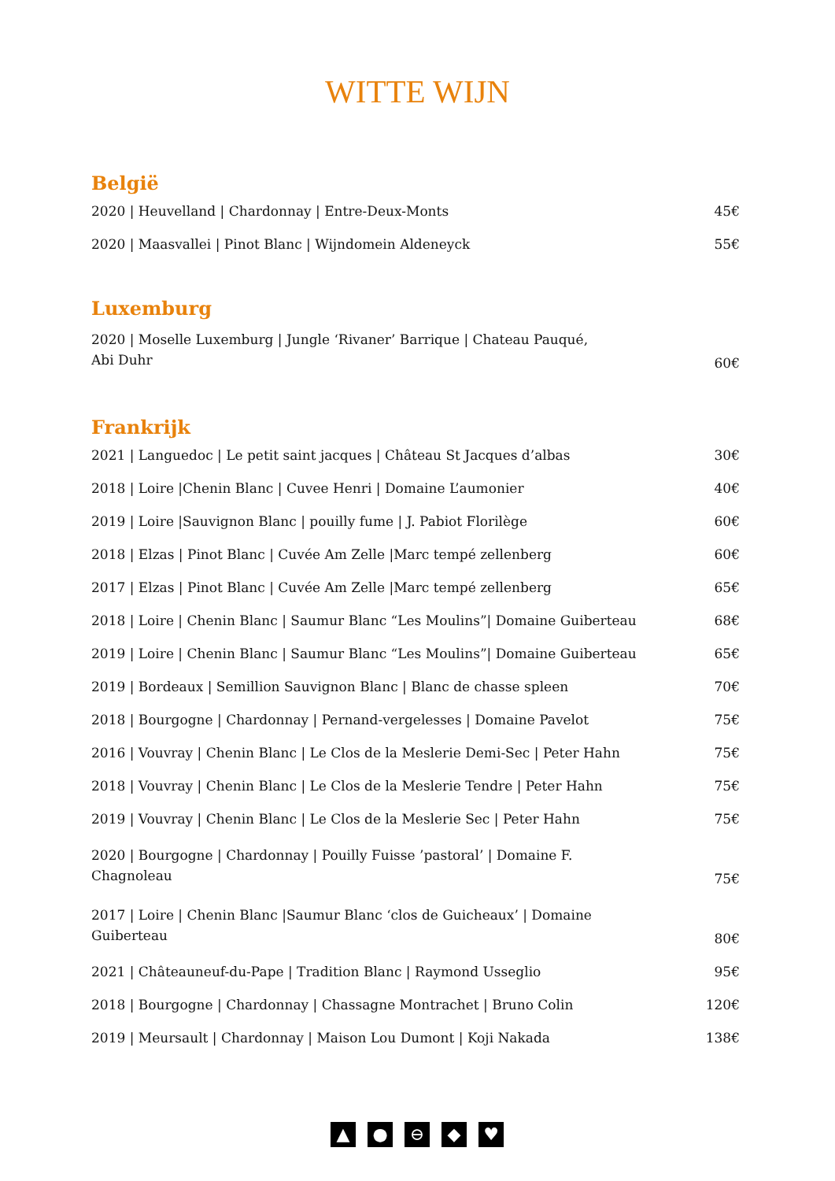WITTE WIJN
België
| 2020 / Heuvelland / Chardonnay / Entre-Deux-Monts | 45€ |
| 2020 / Maasvallei / Pinot Blanc / Wijndomein Aldeneyck | 55€ |
Luxemburg
| 2020 / Moselle Luxemburg / Jungle ‘Rivaner’ Barrique / Chateau Pauqué, Abi Duhr | 60€ |
Frankrijk
| 2021 / Languedoc / Le petit saint jacques / Château St Jacques d’albas | 30€ |
| 2018 / Loire /Chenin Blanc / Cuvee Henri / Domaine L’aumonier | 40€ |
| 2019 / Loire /Sauvignon Blanc / pouilly fume / J. Pabiot Florilège | 60€ |
| 2018 / Elzas / Pinot Blanc / Cuvée Am Zelle /Marc tempé zellenberg | 60€ |
| 2017 / Elzas / Pinot Blanc / Cuvée Am Zelle /Marc tempé zellenberg | 65€ |
| 2018 / Loire / Chenin Blanc / Saumur Blanc “Les Moulins”/ Domaine Guiberteau | 68€ |
| 2019 / Loire / Chenin Blanc / Saumur Blanc “Les Moulins”/ Domaine Guiberteau | 65€ |
| 2019 / Bordeaux / Semillion Sauvignon Blanc / Blanc de chasse spleen | 70€ |
| 2018 / Bourgogne / Chardonnay / Pernand-vergelesses / Domaine Pavelot | 75€ |
| 2016 / Vouvray / Chenin Blanc / Le Clos de la Meslerie Demi-Sec / Peter Hahn | 75€ |
| 2018 / Vouvray / Chenin Blanc / Le Clos de la Meslerie Tendre / Peter Hahn | 75€ |
| 2019 / Vouvray / Chenin Blanc / Le Clos de la Meslerie Sec / Peter Hahn | 75€ |
| 2020 / Bourgogne / Chardonnay / Pouilly Fuisse ’pastoral’ / Domaine F. Chagnoleau | 75€ |
| 2017 / Loire / Chenin Blanc /Saumur Blanc ‘clos de Guicheaux’ / Domaine Guiberteau | 80€ |
| 2021 / Châteauneuf-du-Pape / Tradition Blanc / Raymond Usseglio | 95€ |
| 2018 / Bourgogne / Chardonnay / Chassagne Montrachet / Bruno Colin | 120€ |
| 2019 / Meursault / Chardonnay / Maison Lou Dumont / Koji Nakada | 138€ |
▲ ● ⊖ ◆ ♥